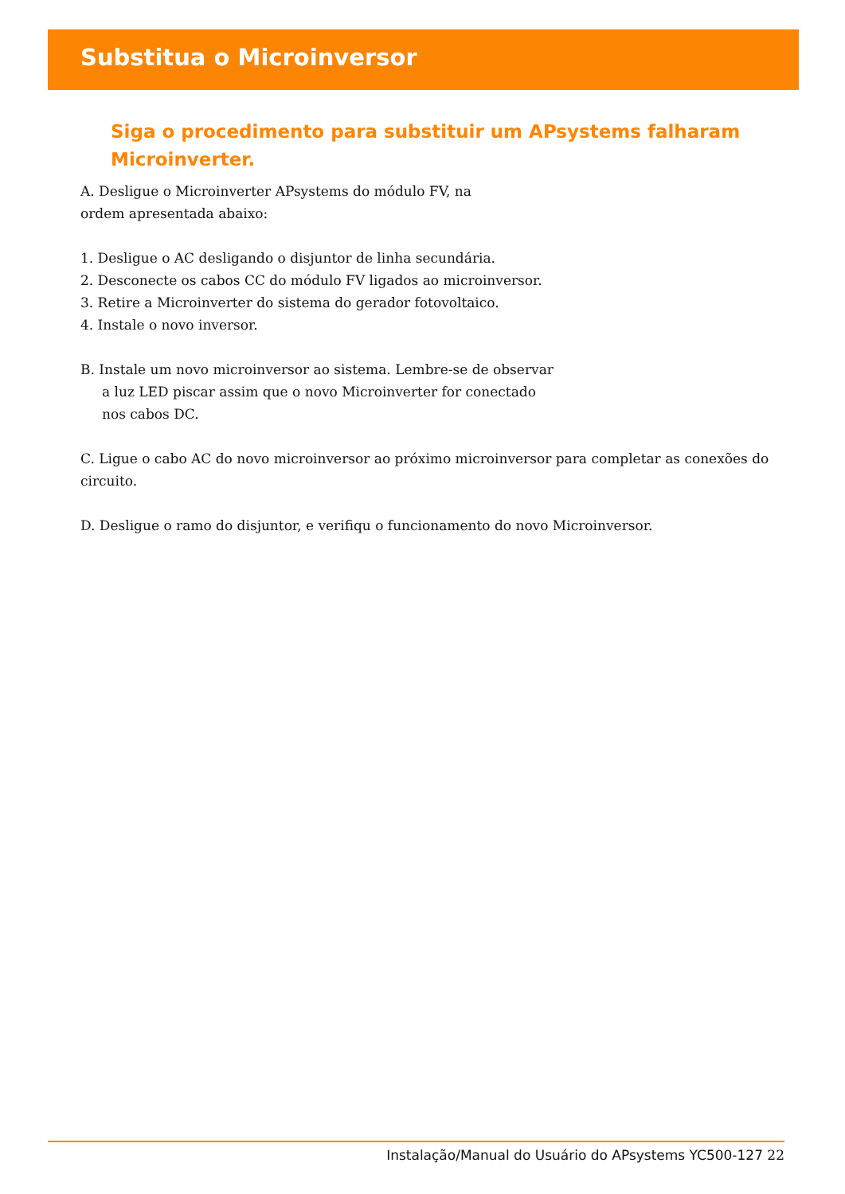Substitua o Microinversor
Siga o procedimento para substituir um APsystems falharam Microinverter.
A. Desligue o Microinverter APsystems do módulo FV, na
ordem apresentada abaixo:
1. Desligue o AC desligando o disjuntor de linha secundária.
2. Desconecte os cabos CC do módulo FV ligados ao microinversor.
3. Retire a Microinverter do sistema do gerador fotovoltaico.
4. Instale o novo inversor.
B. Instale um novo microinversor ao sistema. Lembre-se de observar
a luz LED piscar assim que o novo Microinverter for conectado
nos cabos DC.
C. Ligue o cabo AC do novo microinversor ao próximo microinversor para completar as conexões do circuito.
D. Desligue o ramo do disjuntor, e verifiqu o funcionamento do novo Microinversor.
Instalação/Manual do Usuário do APsystems YC500-127 22